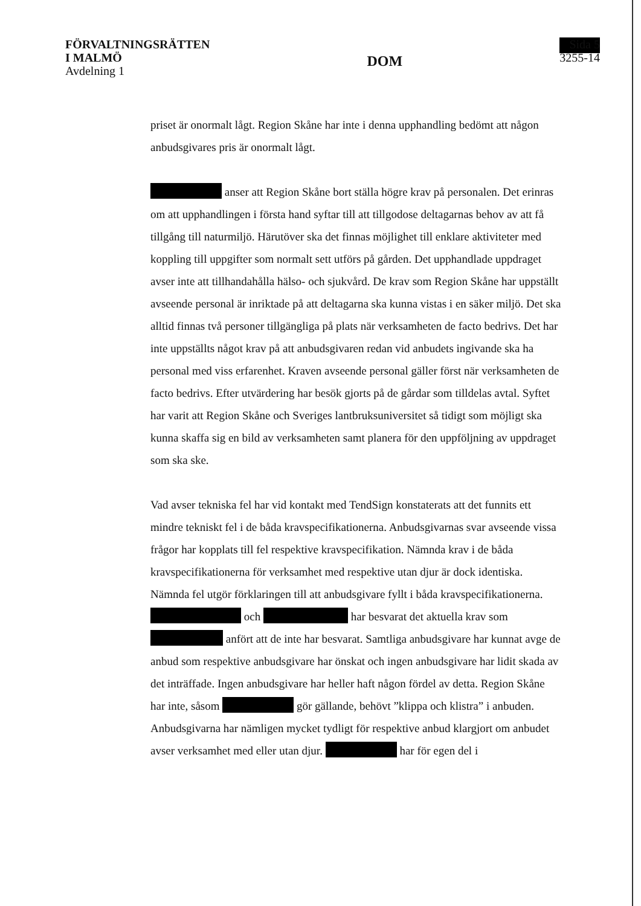FÖRVALTNINGSRÄTTEN
I MALMÖ
Avdelning 1
DOM
Sida 5
3255-14
priset är onormalt lågt. Region Skåne har inte i denna upphandling bedömt att någon anbudsgivares pris är onormalt lågt.
anser att Region Skåne bort ställa högre krav på personalen. Det erinras om att upphandlingen i första hand syftar till att tillgodose deltagarnas behov av att få tillgång till naturmiljö. Härutöver ska det finnas möjlighet till enklare aktiviteter med koppling till uppgifter som normalt sett utförs på gården. Det upphandlade uppdraget avser inte att tillhandahålla hälso- och sjukvård. De krav som Region Skåne har uppställt avseende personal är inriktade på att deltagarna ska kunna vistas i en säker miljö. Det ska alltid finnas två personer tillgängliga på plats när verksamheten de facto bedrivs. Det har inte uppställts något krav på att anbudsgivaren redan vid anbudets ingivande ska ha personal med viss erfarenhet. Kraven avseende personal gäller först när verksamheten de facto bedrivs. Efter utvärdering har besök gjorts på de gårdar som tilldelas avtal. Syftet har varit att Region Skåne och Sveriges lantbruksuniversitet så tidigt som möjligt ska kunna skaffa sig en bild av verksamheten samt planera för den uppföljning av uppdraget som ska ske.
Vad avser tekniska fel har vid kontakt med TendSign konstaterats att det funnits ett mindre tekniskt fel i de båda kravspecifikationerna. Anbudsgivarnas svar avseende vissa frågor har kopplats till fel respektive kravspecifikation. Nämnda krav i de båda kravspecifikationerna för verksamhet med respektive utan djur är dock identiska. Nämnda fel utgör förklaringen till att anbudsgivare fyllt i båda kravspecifikationerna. och har besvarat det aktuella krav som anfört att de inte har besvarat. Samtliga anbudsgivare har kunnat avge de anbud som respektive anbudsgivare har önskat och ingen anbudsgivare har lidit skada av det inträffade. Ingen anbudsgivare har heller haft någon fördel av detta. Region Skåne har inte, såsom gör gällande, behövt ”klippa och klistra” i anbuden. Anbudsgivarna har nämligen mycket tydligt för respektive anbud klargjort om anbudet avser verksamhet med eller utan djur. har för egen del i